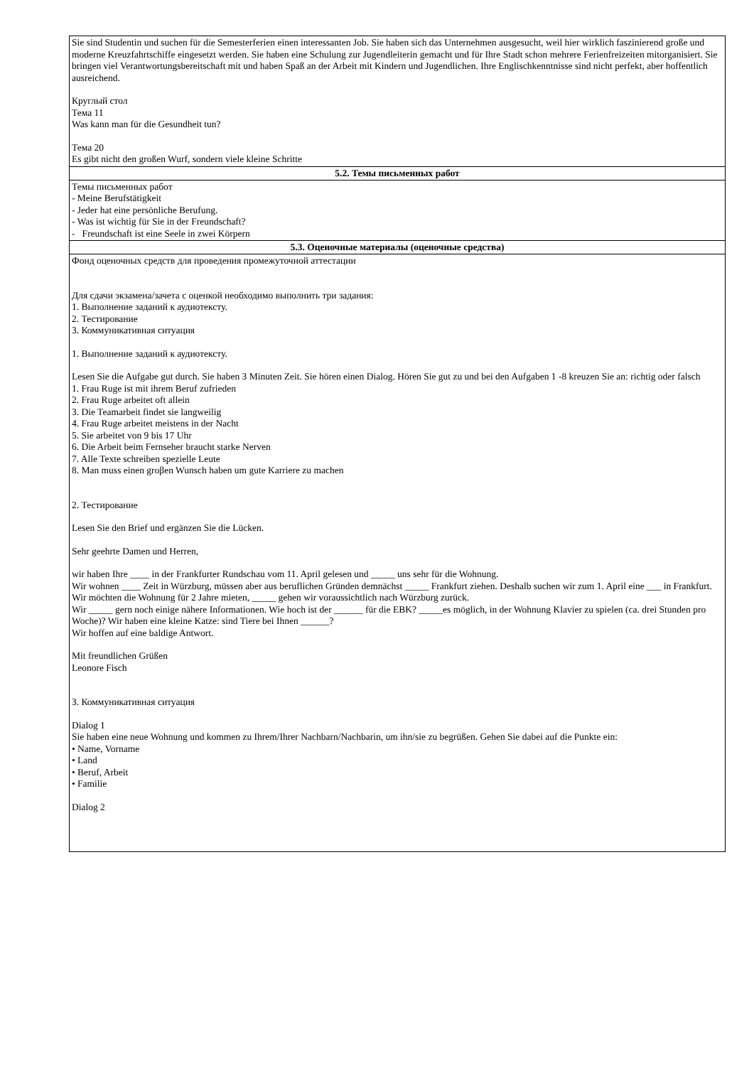| Sie sind Studentin und suchen für die Semesterferien einen interessanten Job. Sie haben sich das Unternehmen ausgesucht, weil hier wirklich faszinierend große und moderne Kreuzfahrtschiffe eingesetzt werden. Sie haben eine Schulung zur Jugendleiterin gemacht und für Ihre Stadt schon mehrere Ferienfreizeiten mitorganisiert. Sie bringen viel Verantwortungsbereitschaft mit und haben Spaß an der Arbeit mit Kindern und Jugendlichen. Ihre Englischkenntnisse sind nicht perfekt, aber hoffentlich ausreichend. Круглый стол Тема 11 Was kann man für die Gesundheit tun? Тема 20 Es gibt nicht den großen Wurf, sondern viele kleine Schritte |
| 5.2. Темы письменных работ |
| Темы письменных работ - Meine Berufstätigkeit - Jeder hat eine persönliche Berufung. - Was ist wichtig für Sie in der Freundschaft? - Freundschaft ist eine Seele in zwei Körpern |
| 5.3. Оценочные материалы (оценочные средства) |
| Фонд оценочных средств для проведения промежуточной аттестации Для сдачи экзамена/зачета с оценкой необходимо выполнить три задания: 1. Выполнение заданий к аудиотексту. 2. Тестирование 3. Коммуникативная ситуация 1. Выполнение заданий к аудиотексту. Lesen Sie die Aufgabe gut durch. Sie haben 3 Minuten Zeit. Sie hören einen Dialog. Hören Sie gut zu und bei den Aufgaben 1 -8 kreuzen Sie an: richtig oder falsch 1. Frau Ruge ist mit ihrem Beruf zufrieden 2. Frau Ruge arbeitet oft allein 3. Die Teamarbeit findet sie langweilig 4. Frau Ruge arbeitet meistens in der Nacht 5. Sie arbeitet von 9 bis 17 Uhr 6. Die Arbeit beim Fernseher braucht starke Nerven 7. Alle Texte schreiben spezielle Leute 8. Man muss einen groβen Wunsch haben um gute Karriere zu machen 2. Тестирование Lesen Sie den Brief und ergänzen Sie die Lücken. Sehr geehrte Damen und Herren, wir haben Ihre ____ in der Frankfurter Rundschau vom 11. April gelesen und _____ uns sehr für die Wohnung. Wir wohnen ____ Zeit in Würzburg, müssen aber aus beruflichen Gründen demnächst _____ Frankfurt ziehen. Deshalb suchen wir zum 1. April eine ___ in Frankfurt. Wir möchten die Wohnung für 2 Jahre mieten, _____ gehen wir voraussichtlich nach Würzburg zurück. Wir _____ gern noch einige nähere Informationen. Wie hoch ist der ______ für die EBK? _____es möglich, in der Wohnung Klavier zu spielen (ca. drei Stunden pro Woche)? Wir haben eine kleine Katze: sind Tiere bei Ihnen ______? Wir hoffen auf eine baldige Antwort. Mit freundlichen Grüßen Leonore Fisch 3. Коммуникативная ситуация Dialog 1 Sie haben eine neue Wohnung und kommen zu Ihrem/Ihrer Nachbarn/Nachbarin, um ihn/sie zu begrüßen. Gehen Sie dabei auf die Punkte ein: • Name, Vorname • Land • Beruf, Arbeit • Familie Dialog 2 |